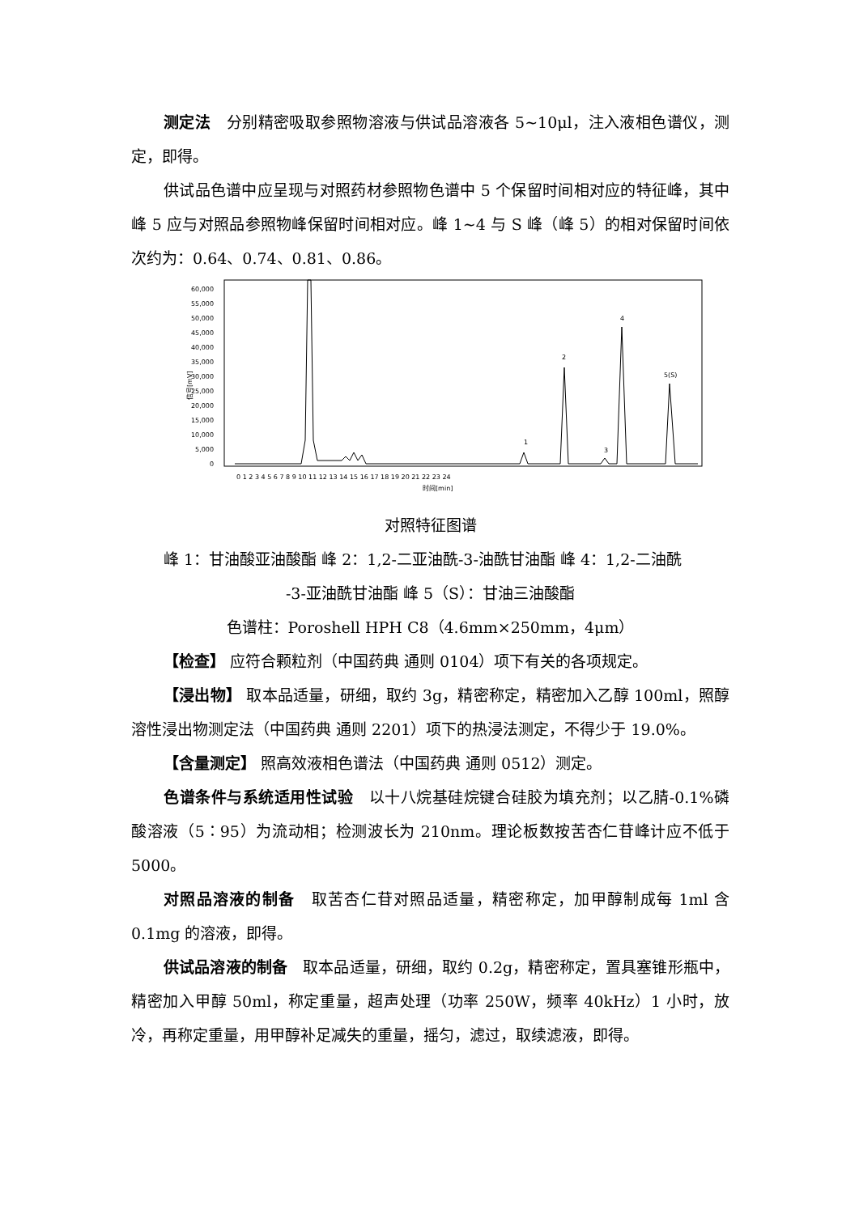测定法　分别精密吸取参照物溶液与供试品溶液各 5~10μl，注入液相色谱仪，测定，即得。
供试品色谱中应呈现与对照药材参照物色谱中 5 个保留时间相对应的特征峰，其中峰 5 应与对照品参照物峰保留时间相对应。峰 1~4 与 S 峰（峰 5）的相对保留时间依次约为：0.64、0.74、0.81、0.86。
信号[mV]
60,000
55,000
50,000
45,000
40,000
35,000
30,000
25,000
20,000
15,000
10,000
5,000
0
1
2
3
4
5(S)
0 1 2 3 4 5 6 7 8 9 10 11 12 13 14 15 16 17 18 19 20 21 22 23 24
时间[min]
对照特征图谱
峰 1：甘油酸亚油酸酯 峰 2：1,2-二亚油酰-3-油酰甘油酯 峰 4：1,2-二油酰
-3-亚油酰甘油酯 峰 5（S）：甘油三油酸酯
色谱柱：Poroshell HPH C8（4.6mm×250mm，4μm）
【检查】 应符合颗粒剂（中国药典 通则 0104）项下有关的各项规定。
【浸出物】 取本品适量，研细，取约 3g，精密称定，精密加入乙醇 100ml，照醇溶性浸出物测定法（中国药典 通则 2201）项下的热浸法测定，不得少于 19.0%。
【含量测定】 照高效液相色谱法（中国药典 通则 0512）测定。
色谱条件与系统适用性试验　以十八烷基硅烷键合硅胶为填充剂；以乙腈-0.1%磷酸溶液（5∶95）为流动相；检测波长为 210nm。理论板数按苦杏仁苷峰计应不低于 5000。
对照品溶液的制备　取苦杏仁苷对照品适量，精密称定，加甲醇制成每 1ml 含 0.1mg 的溶液，即得。
供试品溶液的制备　取本品适量，研细，取约 0.2g，精密称定，置具塞锥形瓶中，精密加入甲醇 50ml，称定重量，超声处理（功率 250W，频率 40kHz）1 小时，放冷，再称定重量，用甲醇补足减失的重量，摇匀，滤过，取续滤液，即得。